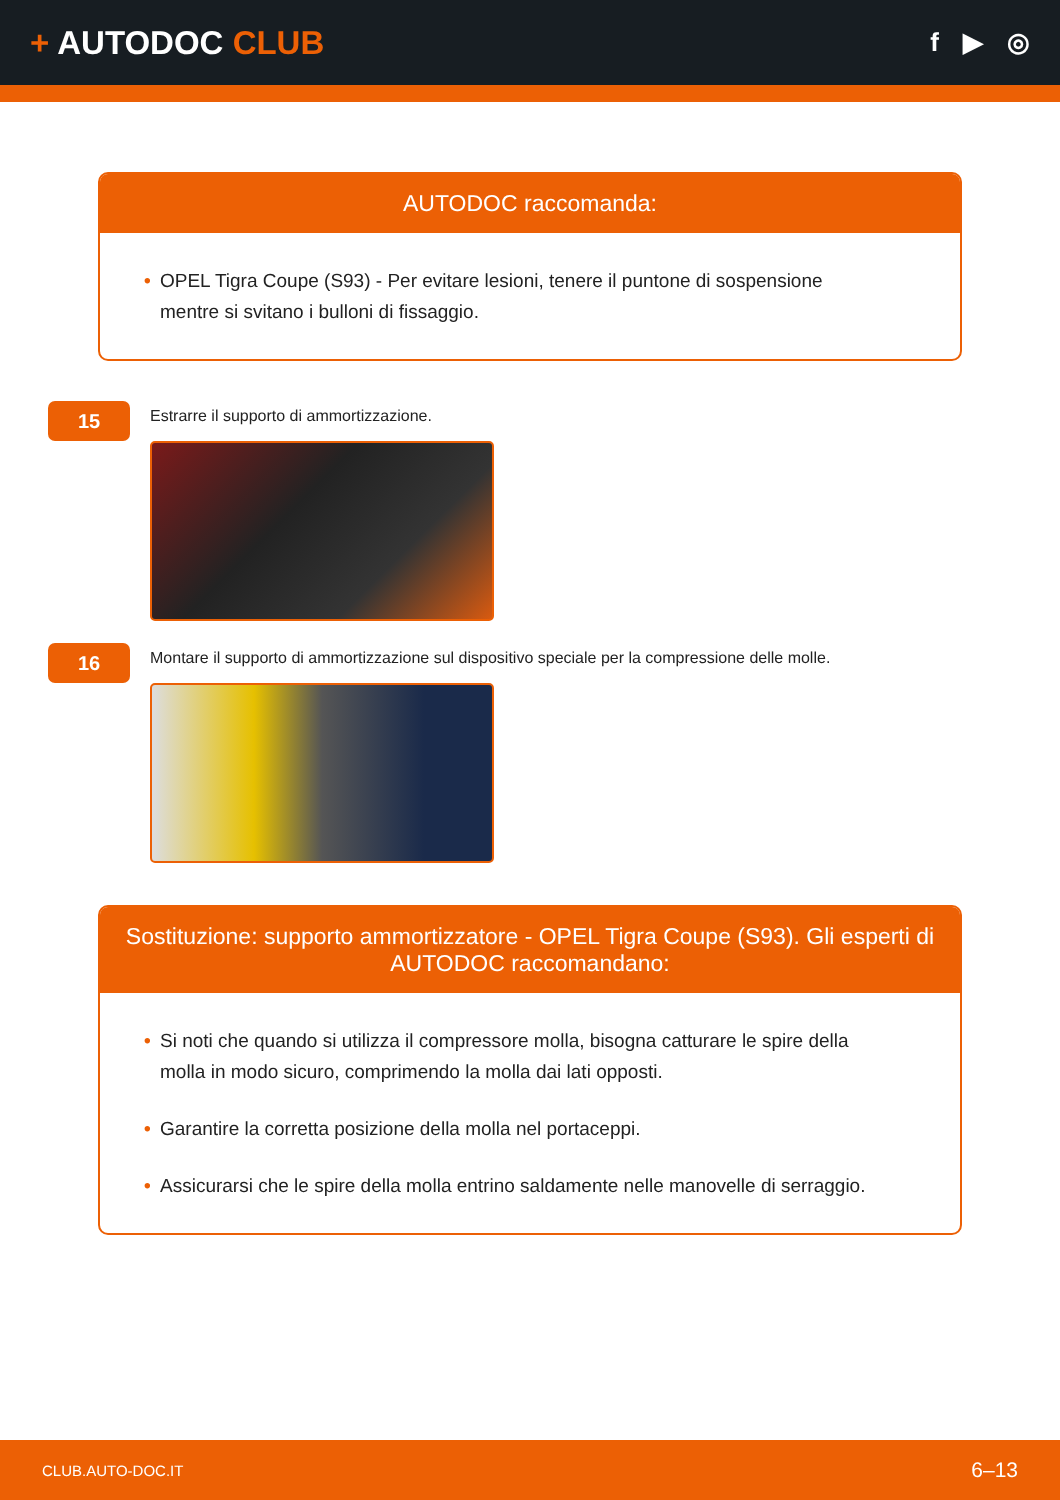+ AUTODOC CLUB
f ▶ ◎
AUTODOC raccomanda:
• OPEL Tigra Coupe (S93) - Per evitare lesioni, tenere il puntone di sospensione mentre si svitano i bulloni di fissaggio.
15
Estrarre il supporto di ammortizzazione.
16
Montare il supporto di ammortizzazione sul dispositivo speciale per la compressione delle molle.
Sostituzione: supporto ammortizzatore - OPEL Tigra Coupe (S93). Gli esperti di AUTODOC raccomandano:
• Si noti che quando si utilizza il compressore molla, bisogna catturare le spire della molla in modo sicuro, comprimendo la molla dai lati opposti.
• Garantire la corretta posizione della molla nel portaceppi.
• Assicurarsi che le spire della molla entrino saldamente nelle manovelle di serraggio.
CLUB.AUTO-DOC.IT 6–13